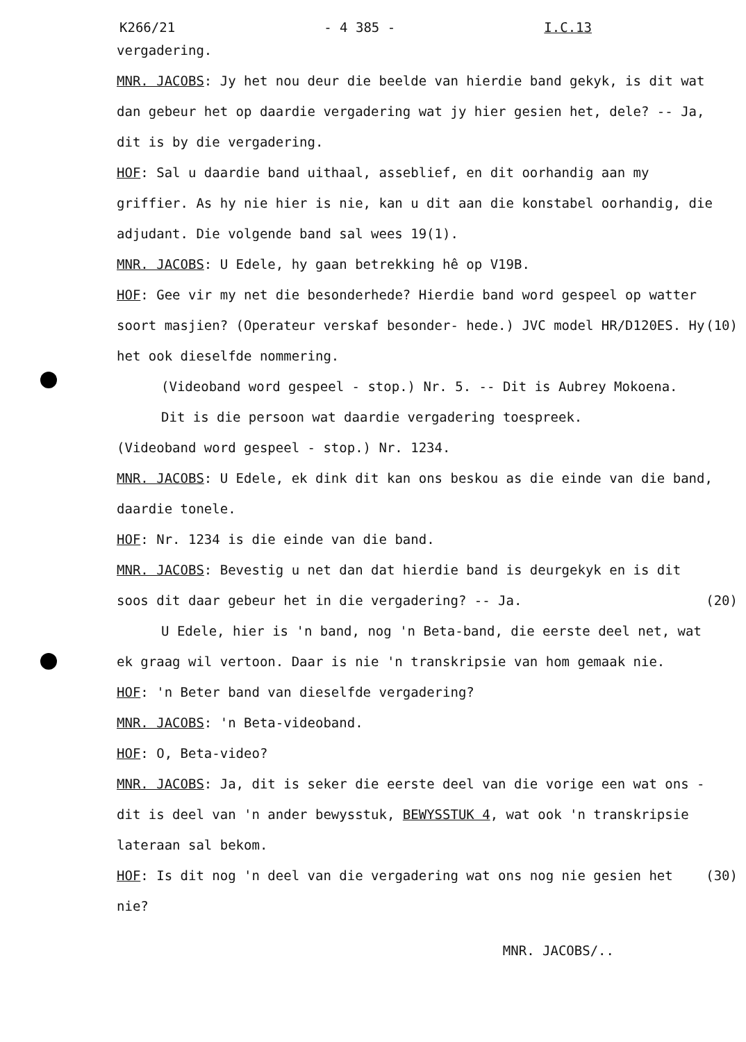K266/21 - 4 385 - I.C.13
vergadering.
MNR. JACOBS: Jy het nou deur die beelde van hierdie band gekyk, is dit wat dan gebeur het op daardie vergadering wat jy hier gesien het, dele? -- Ja, dit is by die vergadering.
HOF: Sal u daardie band uithaal, asseblief, en dit oorhandig aan my griffier. As hy nie hier is nie, kan u dit aan die konstabel oorhandig, die adjudant. Die volgende band sal wees 19(1).
MNR. JACOBS: U Edele, hy gaan betrekking hê op V19B.
HOF: Gee vir my net die besonderhede? Hierdie band word gespeel op watter soort masjien? (Operateur verskaf besonder- (10) hede.) JVC model HR/D120ES. Hy het ook dieselfde nommering.
(Videoband word gespeel - stop.) Nr. 5. -- Dit is Aubrey Mokoena.
Dit is die persoon wat daardie vergadering toespreek.
(Videoband word gespeel - stop.) Nr. 1234.
MNR. JACOBS: U Edele, ek dink dit kan ons beskou as die einde van die band, daardie tonele.
HOF: Nr. 1234 is die einde van die band.
MNR. JACOBS: Bevestig u net dan dat hierdie band is deurgekyk en is dit soos dit daar gebeur het in die vergadering? -- Ja. (20)
U Edele, hier is 'n band, nog 'n Beta-band, die eerste deel net, wat ek graag wil vertoon. Daar is nie 'n transkripsie van hom gemaak nie.
HOF: 'n Beter band van dieselfde vergadering?
MNR. JACOBS: 'n Beta-videoband.
HOF: O, Beta-video?
MNR. JACOBS: Ja, dit is seker die eerste deel van die vorige een wat ons - dit is deel van 'n ander bewysstuk, BEWYSSTUK 4, wat ook 'n transkripsie lateraan sal bekom.
HOF: Is dit nog 'n deel van die vergadering wat ons nog nie (30) gesien het nie?
MNR. JACOBS/..